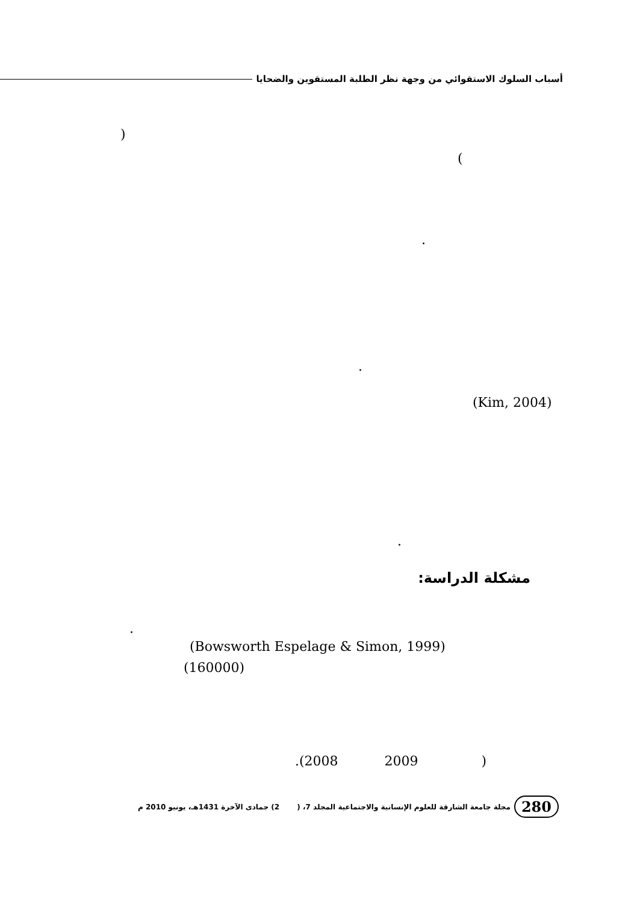أسباب السلوك الاستقوائي من وجهة نظر الطلبة المستقوين والضحايا
)
(
.
.
(Kim, 2004)
.
مشكلة الدراسة:
.
(Bowsworth Espelage & Simon, 1999)
(160000)
.(2008 2009 )
280 مجلة جامعة الشارقة للعلوم الإنسانية والاجتماعية المجلد 7، ( 2) جمادى الآخرة 1431هـ، يونيو 2010 م